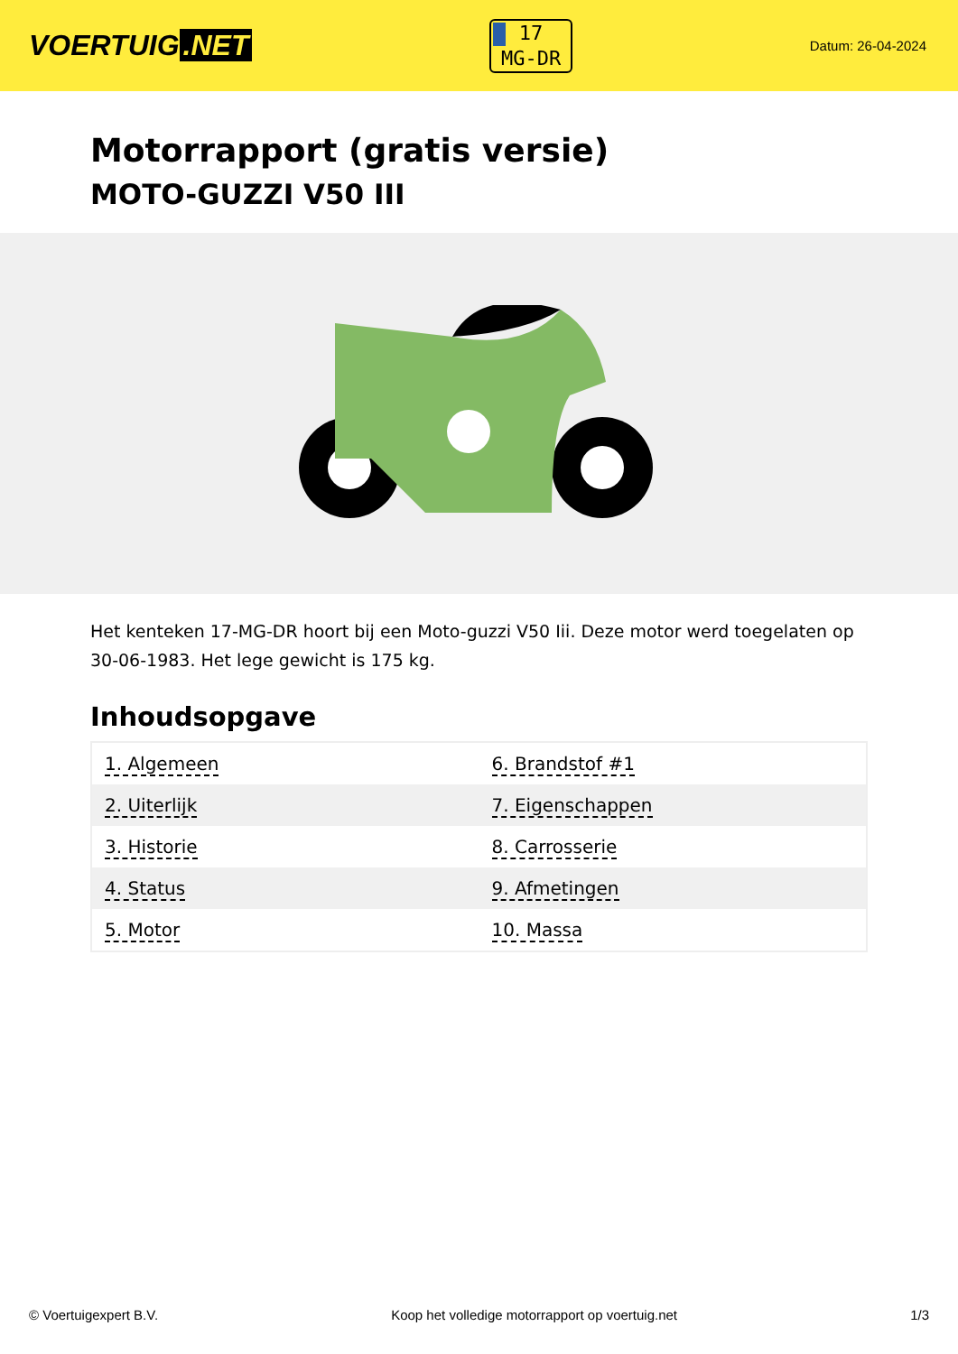VOERTUIG.NET
17
MG-DR
Datum: 26-04-2024
Motorrapport (gratis versie)
MOTO-GUZZI V50 III
Het kenteken 17-MG-DR hoort bij een Moto-guzzi V50 Iii. Deze motor werd toegelaten op 30-06-1983. Het lege gewicht is 175 kg.
Inhoudsopgave
| 1. Algemeen | 6. Brandstof #1 |
| 2. Uiterlijk | 7. Eigenschappen |
| 3. Historie | 8. Carrosserie |
| 4. Status | 9. Afmetingen |
| 5. Motor | 10. Massa |
© Voertuigexpert B.V. Koop het volledige motorrapport op voertuig.net 1/3